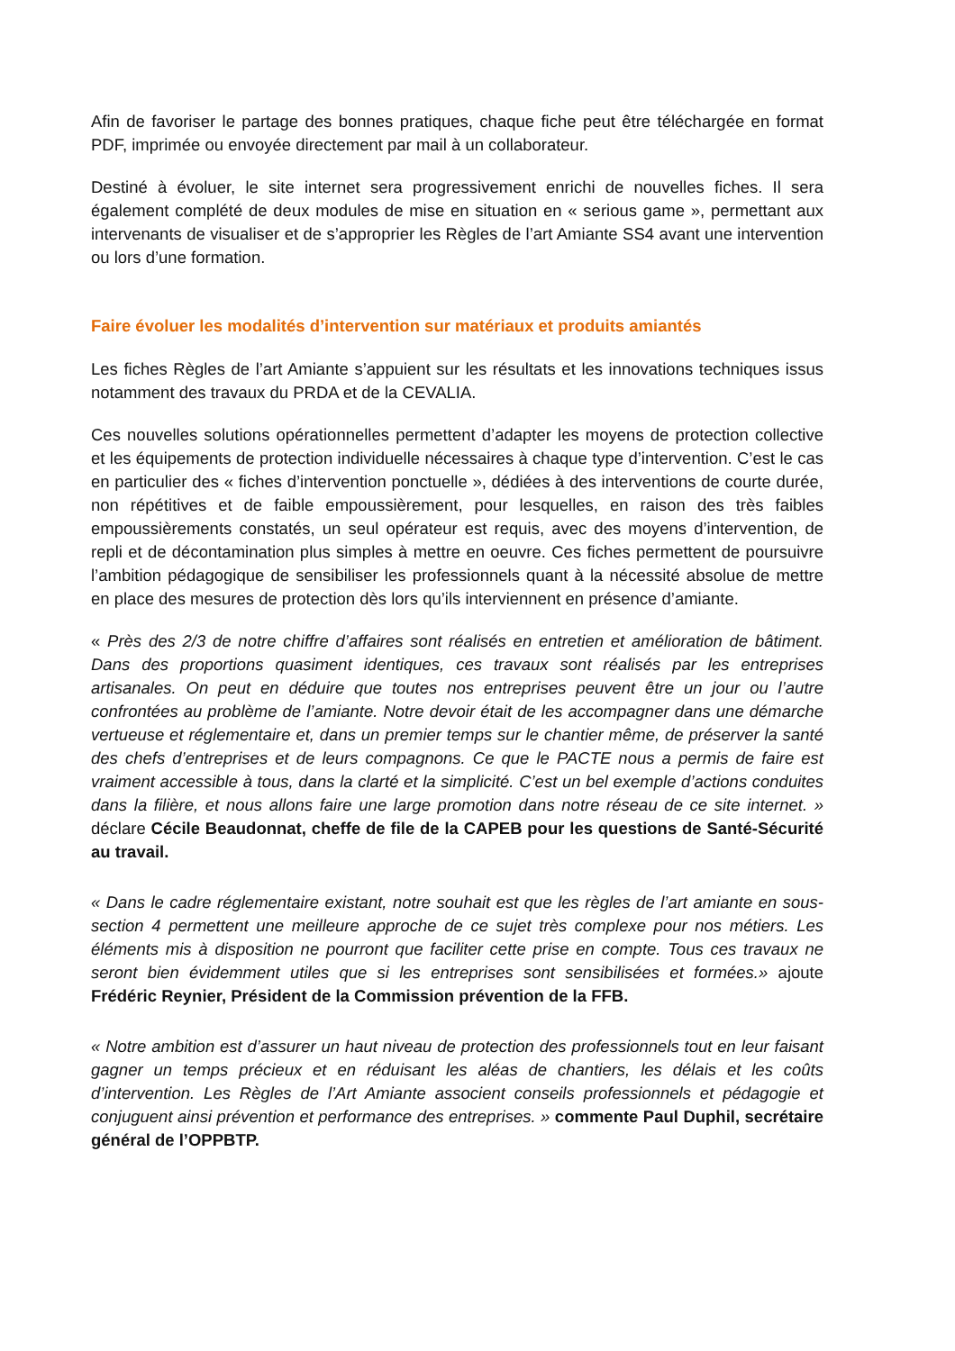Afin de favoriser le partage des bonnes pratiques, chaque fiche peut être téléchargée en format PDF, imprimée ou envoyée directement par mail à un collaborateur.
Destiné à évoluer, le site internet sera progressivement enrichi de nouvelles fiches. Il sera également complété de deux modules de mise en situation en « serious game », permettant aux intervenants de visualiser et de s’approprier les Règles de l’art Amiante SS4 avant une intervention ou lors d’une formation.
Faire évoluer les modalités d’intervention sur matériaux et produits amiantés
Les fiches Règles de l’art Amiante s’appuient sur les résultats et les innovations techniques issus notamment des travaux du PRDA et de la CEVALIA.
Ces nouvelles solutions opérationnelles permettent d’adapter les moyens de protection collective et les équipements de protection individuelle nécessaires à chaque type d’intervention. C’est le cas en particulier des « fiches d’intervention ponctuelle », dédiées à des interventions de courte durée, non répétitives et de faible empoussièrement, pour lesquelles, en raison des très faibles empoussièrements constatés, un seul opérateur est requis, avec des moyens d’intervention, de repli et de décontamination plus simples à mettre en oeuvre. Ces fiches permettent de poursuivre l’ambition pédagogique de sensibiliser les professionnels quant à la nécessité absolue de mettre en place des mesures de protection dès lors qu’ils interviennent en présence d’amiante.
« Près des 2/3 de notre chiffre d’affaires sont réalisés en entretien et amélioration de bâtiment. Dans des proportions quasiment identiques, ces travaux sont réalisés par les entreprises artisanales. On peut en déduire que toutes nos entreprises peuvent être un jour ou l’autre confrontées au problème de l’amiante. Notre devoir était de les accompagner dans une démarche vertueuse et réglementaire et, dans un premier temps sur le chantier même, de préserver la santé des chefs d’entreprises et de leurs compagnons. Ce que le PACTE nous a permis de faire est vraiment accessible à tous, dans la clarté et la simplicité. C’est un bel exemple d’actions conduites dans la filière, et nous allons faire une large promotion dans notre réseau de ce site internet. » déclare Cécile Beaudonnat, cheffe de file de la CAPEB pour les questions de Santé-Sécurité au travail.
« Dans le cadre réglementaire existant, notre souhait est que les règles de l’art amiante en sous-section 4 permettent une meilleure approche de ce sujet très complexe pour nos métiers. Les éléments mis à disposition ne pourront que faciliter cette prise en compte. Tous ces travaux ne seront bien évidemment utiles que si les entreprises sont sensibilisées et formées.» ajoute Frédéric Reynier, Président de la Commission prévention de la FFB.
« Notre ambition est d’assurer un haut niveau de protection des professionnels tout en leur faisant gagner un temps précieux et en réduisant les aléas de chantiers, les délais et les coûts d’intervention. Les Règles de l’Art Amiante associent conseils professionnels et pédagogie et conjuguent ainsi prévention et performance des entreprises. » commente Paul Duphil, secrétaire général de l’OPPBTP.